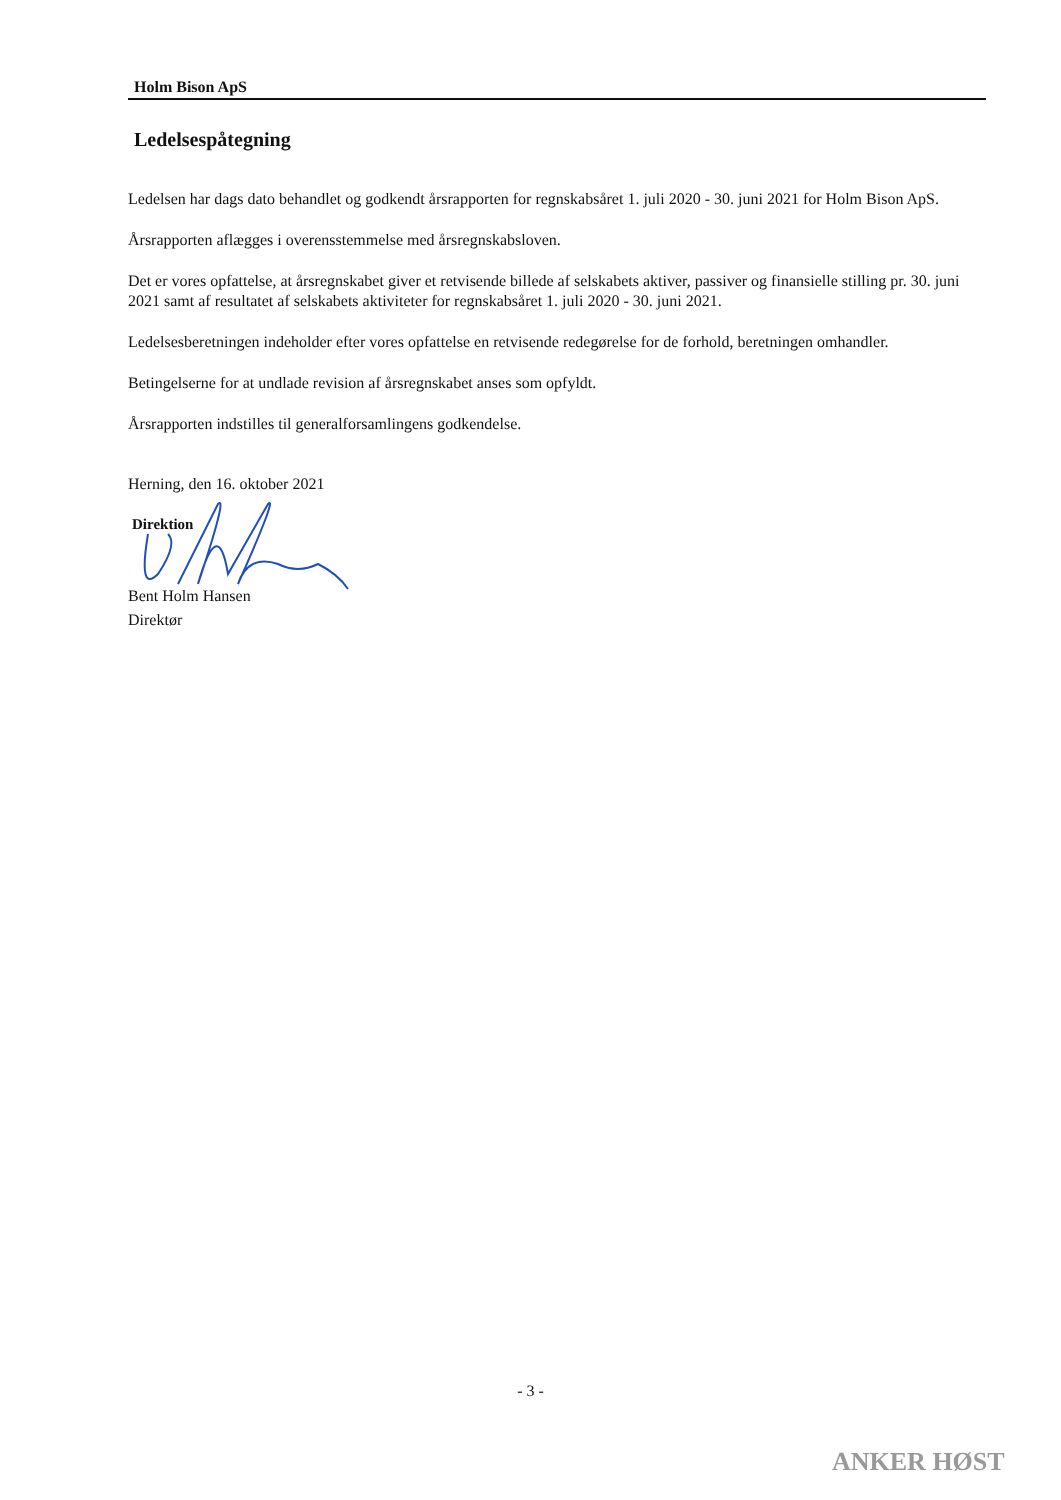Holm Bison ApS
Ledelsespåtegning
Ledelsen har dags dato behandlet og godkendt årsrapporten for regnskabsåret 1. juli 2020 - 30. juni 2021 for Holm Bison ApS.
Årsrapporten aflægges i overensstemmelse med årsregnskabsloven.
Det er vores opfattelse, at årsregnskabet giver et retvisende billede af selskabets aktiver, passiver og finansielle stilling pr. 30. juni 2021 samt af resultatet af selskabets aktiviteter for regnskabsåret 1. juli 2020 - 30. juni 2021.
Ledelsesberetningen indeholder efter vores opfattelse en retvisende redegørelse for de forhold, beretningen omhandler.
Betingelserne for at undlade revision af årsregnskabet anses som opfyldt.
Årsrapporten indstilles til generalforsamlingens godkendelse.
Herning, den 16. oktober 2021
Direktion
Bent Holm Hansen
Direktør
- 3 -
ANKER HØST